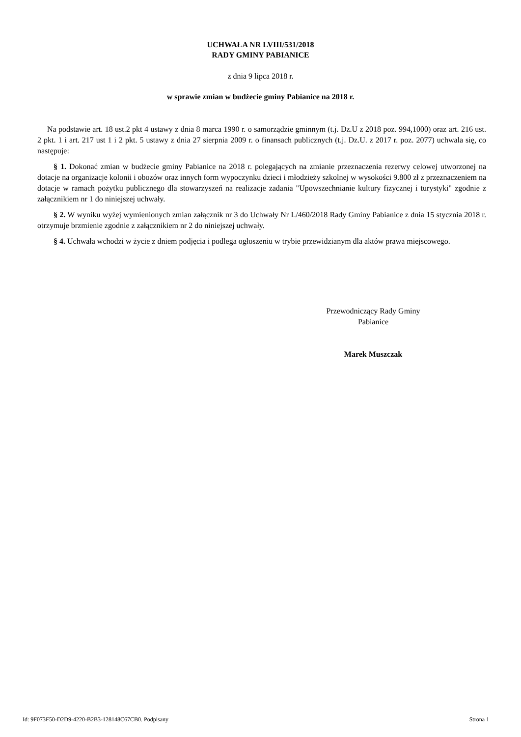UCHWAŁA NR LVIII/531/2018
RADY GMINY PABIANICE
z dnia 9 lipca 2018 r.
w sprawie zmian w budżecie gminy Pabianice na 2018 r.
Na podstawie art. 18 ust.2 pkt 4 ustawy z dnia 8 marca 1990 r. o samorządzie gminnym (t.j. Dz.U z 2018 poz. 994,1000) oraz art. 216 ust. 2 pkt. 1 i art. 217 ust 1 i 2 pkt. 5 ustawy z dnia 27 sierpnia 2009 r. o finansach publicznych (t.j. Dz.U. z 2017 r. poz. 2077) uchwala się, co następuje:
§ 1. Dokonać zmian w budżecie gminy Pabianice na 2018 r. polegających na zmianie przeznaczenia rezerwy celowej utworzonej na dotacje na organizacje kolonii i obozów oraz innych form wypoczynku dzieci i młodzieży szkolnej w wysokości 9.800 zł z przeznaczeniem na dotacje w ramach pożytku publicznego dla stowarzyszeń na realizacje zadania "Upowszechnianie kultury fizycznej i turystyki" zgodnie z załącznikiem nr 1 do niniejszej uchwały.
§ 2. W wyniku wyżej wymienionych zmian załącznik nr 3 do Uchwały Nr L/460/2018 Rady Gminy Pabianice z dnia 15 stycznia 2018 r. otrzymuje brzmienie zgodnie z załącznikiem nr 2 do niniejszej uchwały.
§ 4. Uchwała wchodzi w życie z dniem podjęcia i podlega ogłoszeniu w trybie przewidzianym dla aktów prawa miejscowego.
Przewodniczący Rady Gminy
Pabianice
Marek Muszczak
Id: 9F073F50-D2D9-4220-B2B3-128148C67CB0. Podpisany Strona 1